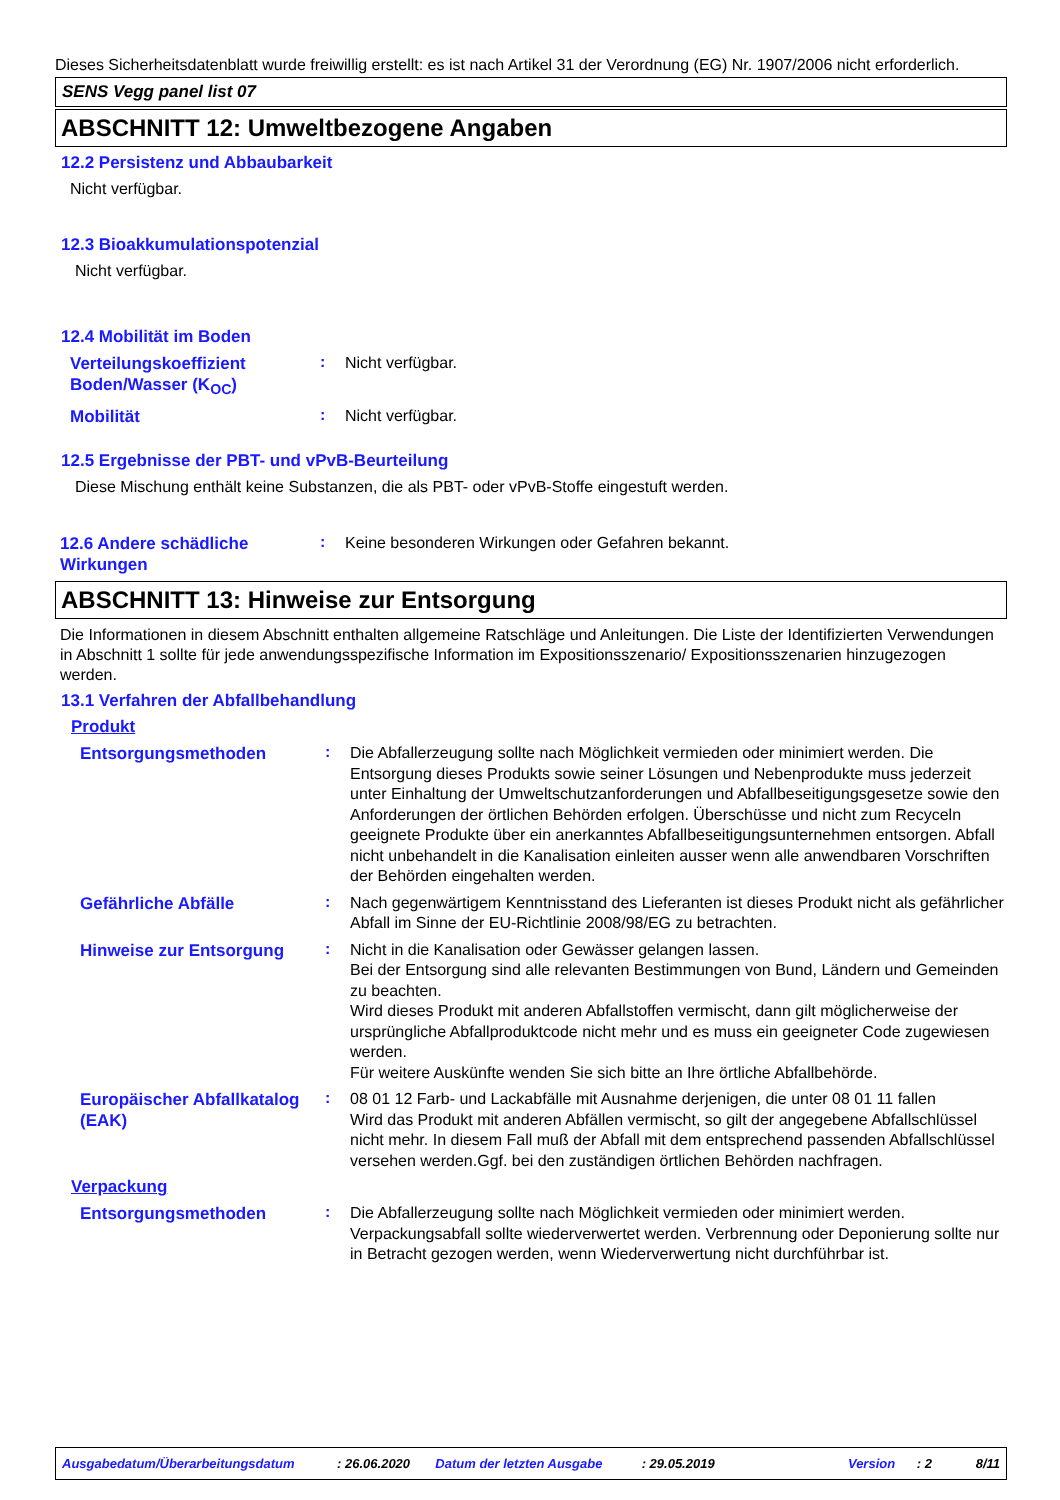Dieses Sicherheitsdatenblatt wurde freiwillig erstellt: es ist nach Artikel 31 der Verordnung (EG) Nr. 1907/2006 nicht erforderlich.
SENS Vegg panel list 07
ABSCHNITT 12: Umweltbezogene Angaben
12.2 Persistenz und Abbaubarkeit
Nicht verfügbar.
12.3 Bioakkumulationspotenzial
Nicht verfügbar.
12.4 Mobilität im Boden
Verteilungskoeffizient Boden/Wasser (K<sub>OC</sub>)
:
Nicht verfügbar.
Mobilität
:
Nicht verfügbar.
12.5 Ergebnisse der PBT- und vPvB-Beurteilung
Diese Mischung enthält keine Substanzen, die als PBT- oder vPvB-Stoffe eingestuft werden.
12.6 Andere schädliche Wirkungen
:
Keine besonderen Wirkungen oder Gefahren bekannt.
ABSCHNITT 13: Hinweise zur Entsorgung
Die Informationen in diesem Abschnitt enthalten allgemeine Ratschläge und Anleitungen. Die Liste der Identifizierten Verwendungen in Abschnitt 1 sollte für jede anwendungsspezifische Information im Expositionsszenario/ Expositionsszenarien hinzugezogen werden.
13.1 Verfahren der Abfallbehandlung
Produkt
Entsorgungsmethoden
:
Die Abfallerzeugung sollte nach Möglichkeit vermieden oder minimiert werden. Die Entsorgung dieses Produkts sowie seiner Lösungen und Nebenprodukte muss jederzeit unter Einhaltung der Umweltschutzanforderungen und Abfallbeseitigungsgesetze sowie den Anforderungen der örtlichen Behörden erfolgen. Überschüsse und nicht zum Recyceln geeignete Produkte über ein anerkanntes Abfallbeseitigungsunternehmen entsorgen. Abfall nicht unbehandelt in die Kanalisation einleiten ausser wenn alle anwendbaren Vorschriften der Behörden eingehalten werden.
Gefährliche Abfälle
:
Nach gegenwärtigem Kenntnisstand des Lieferanten ist dieses Produkt nicht als gefährlicher Abfall im Sinne der EU-Richtlinie 2008/98/EG zu betrachten.
Hinweise zur Entsorgung
:
Nicht in die Kanalisation oder Gewässer gelangen lassen.
Bei der Entsorgung sind alle relevanten Bestimmungen von Bund, Ländern und Gemeinden zu beachten.
Wird dieses Produkt mit anderen Abfallstoffen vermischt, dann gilt möglicherweise der ursprüngliche Abfallproduktcode nicht mehr und es muss ein geeigneter Code zugewiesen werden.
Für weitere Auskünfte wenden Sie sich bitte an Ihre örtliche Abfallbehörde.
Europäischer Abfallkatalog (EAK)
:
08 01 12 Farb- und Lackabfälle mit Ausnahme derjenigen, die unter 08 01 11 fallen
Wird das Produkt mit anderen Abfällen vermischt, so gilt der angegebene Abfallschlüssel nicht mehr. In diesem Fall muß der Abfall mit dem entsprechend passenden Abfallschlüssel versehen werden.Ggf. bei den zuständigen örtlichen Behörden nachfragen.
Verpackung
Entsorgungsmethoden
:
Die Abfallerzeugung sollte nach Möglichkeit vermieden oder minimiert werden. Verpackungsabfall sollte wiederverwertet werden. Verbrennung oder Deponierung sollte nur in Betracht gezogen werden, wenn Wiederverwertung nicht durchführbar ist.
Ausgabedatum/Überarbeitungsdatum: 26.06.2020 Datum der letzten Ausgabe: 29.05.2019 Version: 2 8/11